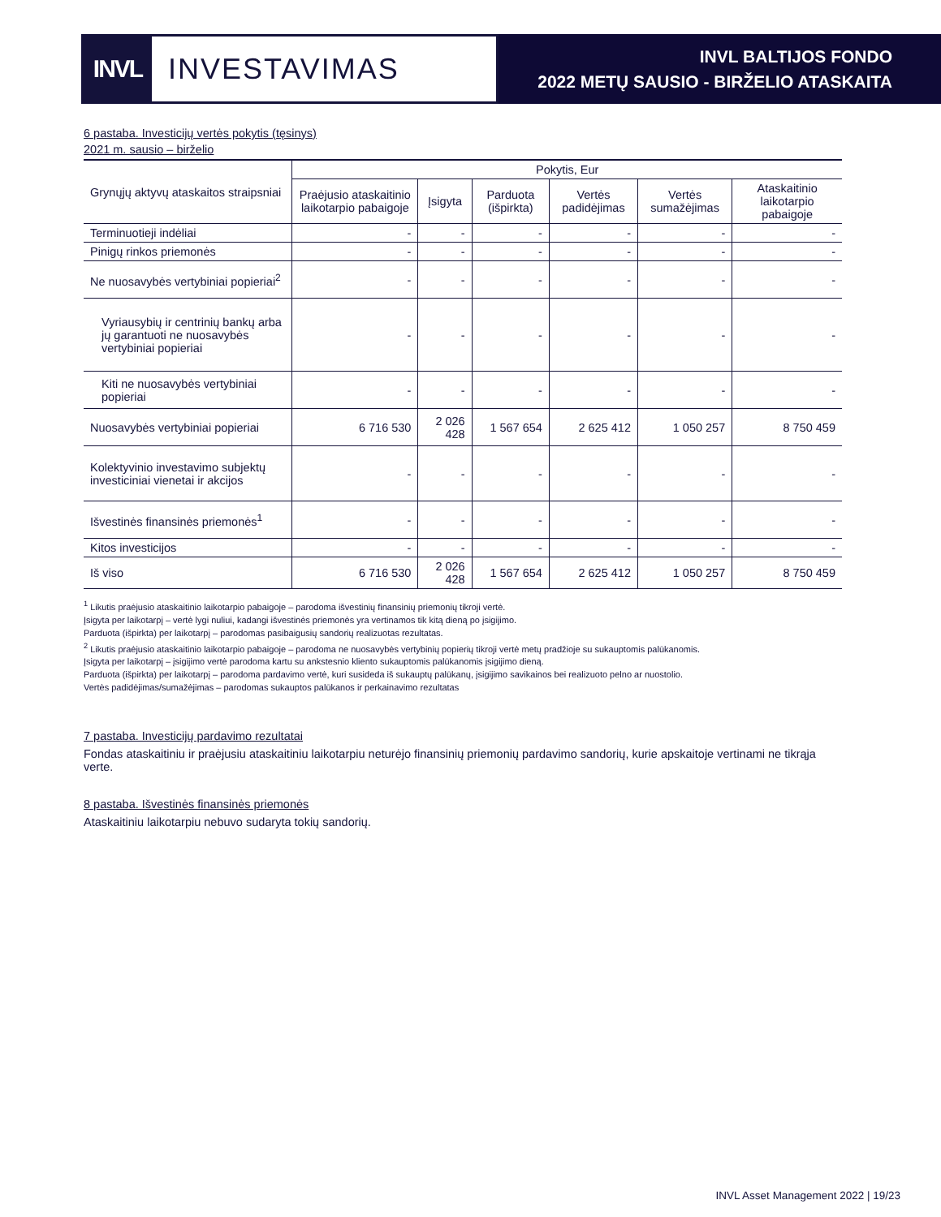INVL
INVESTAVIMAS
INVL BALTIJOS FONDO
2022 METŲ SAUSIO - BIRŽELIO ATASKAITA
6 pastaba. Investicijų vertės pokytis (tęsinys)
2021 m. sausio – birželio
| Grynųjų aktyvų ataskaitos straipsniai | Pokytis, Eur | | | | | |
| --- | --- | --- | --- | --- | --- | --- |
| | Praėjusio ataskaitinio laikotarpio pabaigoje | Įsigyta | Parduota (išpirkta) | Vertės padidėjimas | Vertės sumažėjimas | Ataskaitinio laikotarpio pabaigoje |
| Terminuotieji indėliai | - | - | - | - | - | - |
| Pinigų rinkos priemonės | - | - | - | - | - | - |
| Ne nuosavybės vertybiniai popieriai<sup>2</sup> | - | - | - | - | - | - |
| Vyriausybių ir centrinių bankų arba jų garantuoti ne nuosavybės vertybiniai popieriai | - | - | - | - | - | - |
| Kiti ne nuosavybės vertybiniai popieriai | - | - | - | - | - | - |
| Nuosavybės vertybiniai popieriai | 6 716 530 | 2 026 428 | 1 567 654 | 2 625 412 | 1 050 257 | 8 750 459 |
| Kolektyvinio investavimo subjektų investiciniai vienetai ir akcijos | - | - | - | - | - | - |
| Išvestinės finansinės priemonės<sup>1</sup> | - | - | - | - | - | - |
| Kitos investicijos | - | - | - | - | - | - |
| Iš viso | 6 716 530 | 2 026 428 | 1 567 654 | 2 625 412 | 1 050 257 | 8 750 459 |
<sup>1</sup> Likutis praėjusio ataskaitinio laikotarpio pabaigoje – parodoma išvestinių finansinių priemonių tikroji vertė.
Įsigyta per laikotarpį – vertė lygi nuliui, kadangi išvestinės priemonės yra vertinamos tik kitą dieną po įsigijimo.
Parduota (išpirkta) per laikotarpį – parodomas pasibaigusių sandorių realizuotas rezultatas.
<sup>2</sup> Likutis praėjusio ataskaitinio laikotarpio pabaigoje – parodoma ne nuosavybės vertybinių popierių tikroji vertė metų pradžioje su sukauptomis palūkanomis.
Įsigyta per laikotarpį – įsigijimo vertė parodoma kartu su ankstesnio kliento sukauptomis palūkanomis įsigijimo dieną.
Parduota (išpirkta) per laikotarpį – parodoma pardavimo vertė, kuri susideda iš sukauptų palūkanų, įsigijimo savikainos bei realizuoto pelno ar nuostolio.
Vertės padidėjimas/sumažėjimas – parodomas sukauptos palūkanos ir perkainavimo rezultatas
7 pastaba. Investicijų pardavimo rezultatai
Fondas ataskaitiniu ir praėjusiu ataskaitiniu laikotarpiu neturėjo finansinių priemonių pardavimo sandorių, kurie apskaitoje vertinami ne tikrąja verte.
8 pastaba. Išvestinės finansinės priemonės
Ataskaitiniu laikotarpiu nebuvo sudaryta tokių sandorių.
INVL Asset Management 2022 | 19/23